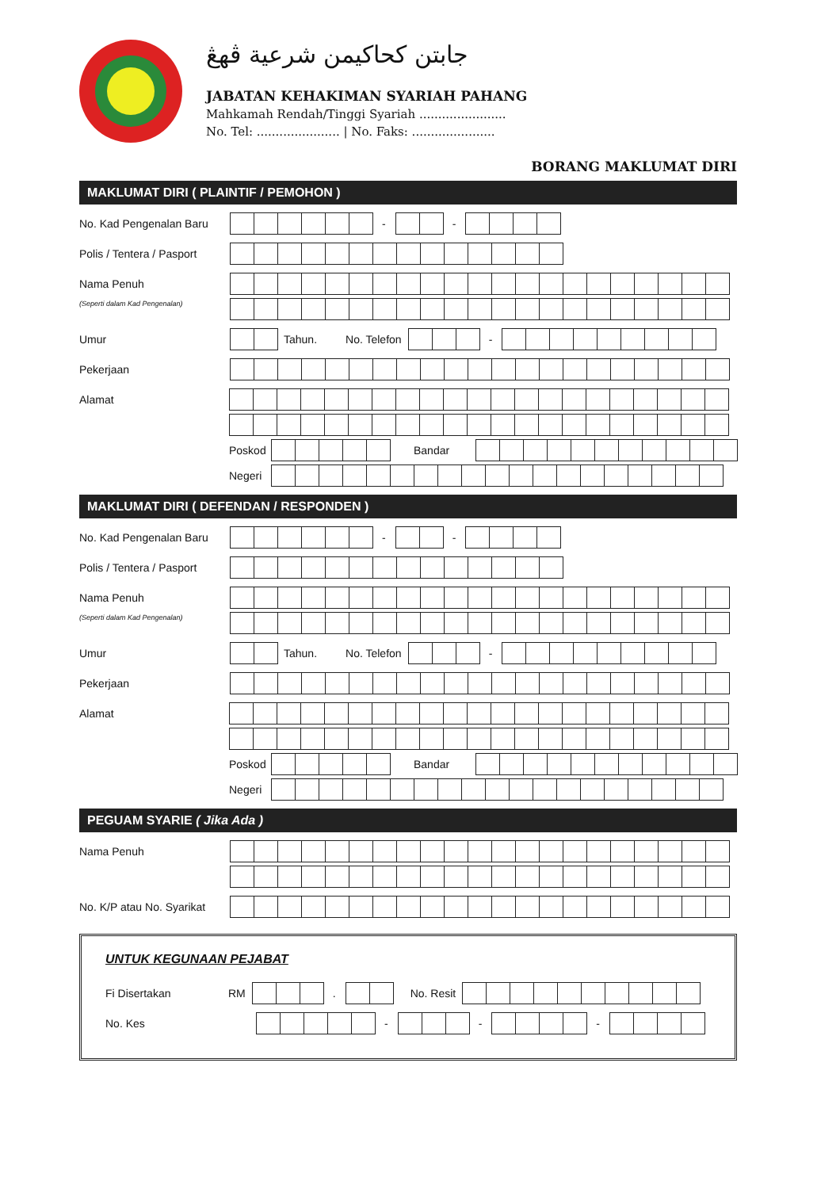جابتن كحاكيمن شرعية ڤهڠ
JABATAN KEHAKIMAN SYARIAH PAHANG
Mahkamah Rendah/Tinggi Syariah .......................
No. Tel: ...................... | No. Faks: ......................
BORANG MAKLUMAT DIRI
MAKLUMAT DIRI ( PLAINTIF / PEMOHON )
No. Kad Pengenalan Baru
- -
Polis / Tentera / Pasport
Nama Penuh
(Seperti dalam Kad Pengenalan)
Umur Tahun. No. Telefon -
Pekerjaan
Alamat Poskod Bandar
Negeri
MAKLUMAT DIRI ( DEFENDAN / RESPONDEN )
No. Kad Pengenalan Baru
- -
Polis / Tentera / Pasport
Nama Penuh
(Seperti dalam Kad Pengenalan)
Umur Tahun. No. Telefon -
Pekerjaan
Alamat Poskod Bandar
Negeri
PEGUAM SYARIE ( Jika Ada )
Nama Penuh
No. K/P atau No. Syarikat
UNTUK KEGUNAAN PEJABAT
Fi Disertakan RM . No. Resit
No. Kes - - -